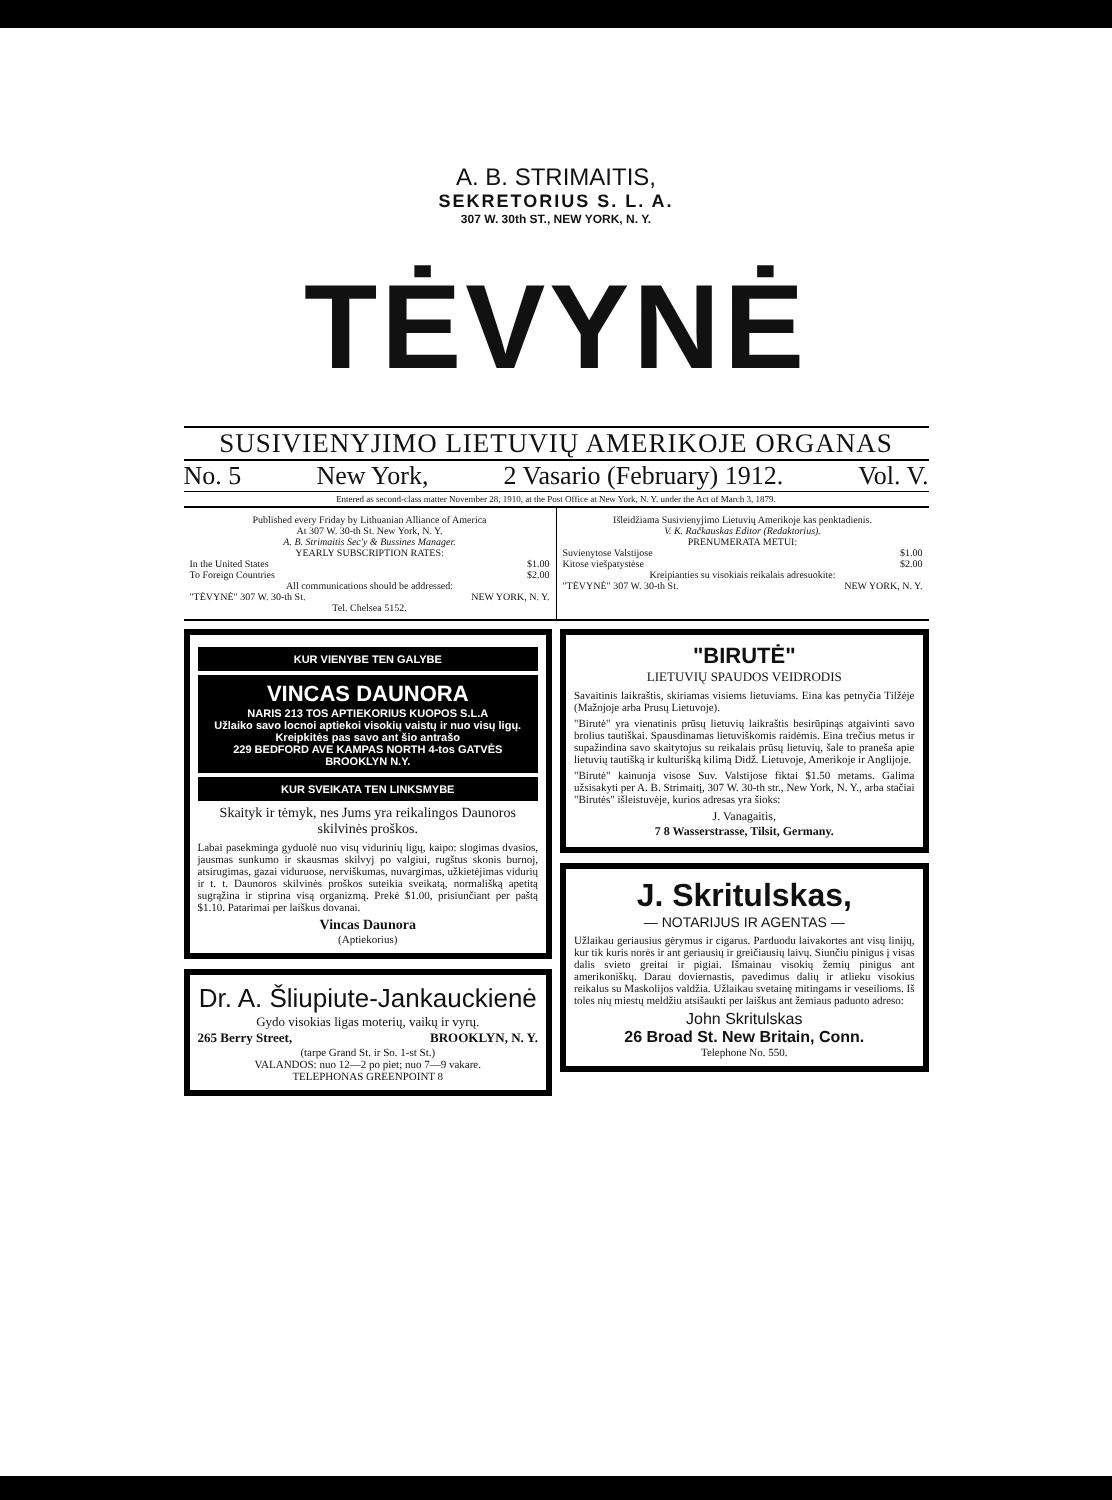A. B. STRIMAITIS,
SEKRETORIUS S. L. A.
307 W. 30th ST., NEW YORK, N. Y.
TĖVYNĖ
SUSIVIENYJIMO LIETUVIŲ AMERIKOJE ORGANAS
No. 5 New York, 2 Vasario (February) 1912. Vol. V.
Entered as second-class matter November 28, 1910, at the Post Office at New York, N. Y. under the Act of March 3, 1879.
Published every Friday by Lithuanian Alliance of America
At 307 W. 30-th St. New York, N. Y.
A. B. Strimaitis Sec'y & Bussines Manager.
YEARLY SUBSCRIPTION RATES:
In the United States $1.00
To Foreign Countries $2.00
All communications should be addressed:
"TĖVYNĖ" 307 W. 30-th St. NEW YORK, N. Y.
Tel. Chelsea 5152.
Išleidžiama Susivienyjimo Lietuvių Amerikoje kas penktadienis.
V. K. Račkauskas Editor (Redaktorius).
PRENUMERATA METUI:
Suvienytose Valstijose $1.00
Kitose viešpatystėse $2.00
Kreipianties su visokiais reikalais adresuokite:
"TĖVYNĖ" 307 W. 30-th St. NEW YORK, N. Y.
KUR VIENYBE TEN GALYBE
VINCAS DAUNORA
NARIS 213 TOS APTIEKORIUS KUOPOS S.L.A
Užlaiko savo locnoi aptiekoi visokių vaistų ir nuo visų ligų. Kreipkitės pas savo ant šio antrašo
229 BEDFORD AVE KAMPAS NORTH 4-tos GATVĖS BROOKLYN N.Y.
KUR SVEIKATA TEN LINKSMYBE
Skaityk ir tėmyk, nes Jums yra reikalingos Daunoros skilvinės proškos.
Labai pasekminga gyduolė nuo visų vidurinių ligų, kaipo: slogimas dvasios, jausmas sunkumo ir skausmas skilvyj po valgiui, rugštus skonis burnoj, atsirugimas, gazai viduruose, nerviškumas, nuvargimas, užkietėjimas vidurių ir t. t. Daunoros skilvinės proškos suteikia sveikatą, normališką apetitą sugrąžina ir stiprina visą organizmą. Prekė $1.00, prisiunčiant per paštą $1.10. Patarimai per laiškus dovanai.
Vincas Daunora
(Aptiekorius)
Dr. A. Šliupiute-Jankauckienė
Gydo visokias ligas moterių, vaikų ir vyrų.
265 Berry Street, BROOKLYN, N. Y.
(tarpe Grand St. ir So. 1-st St.)
VALANDOS: nuo 12—2 po piet; nuo 7—9 vakare.
TELEPHONAS GREENPOINT 8
"BIRUTĖ"
LIETUVIŲ SPAUDOS VEIDRODIS
Savaitinis laikraštis, skiriamas visiems lietuviams. Eina kas petnyčia Tilžėje (Mažojoje arba Prusų Lietuvoje).
"Birutė" yra vienatinis prūsų lietuvių laikraštis besirūpinąs atgaivinti savo brolius tautiškai. Spausdinamas lietuviškomis raidėmis. Eina trečius metus ir supažindina savo skaitytojus su reikalais prūsų lietuvių, šale to praneša apie lietuvių tautišką ir kulturišką kilimą Didž. Lietuvoje, Amerikoje ir Anglijoje.
"Birutė" kainuoja visose Suv. Valstijose fiktai $1.50 metams. Galima užsisakyti per A. B. Strimaitį, 307 W. 30-th str., New York, N. Y., arba stačiai "Birutės" išleistuvėje, kurios adresas yra šioks:
J. Vanagaitis,
7 8 Wasserstrasse, Tilsit, Germany.
J. Skritulskas,
— NOTARIJUS IR AGENTAS —
Užlaikau geriausius gėrymus ir cigarus. Parduodu laivakortes ant visų linijų, kur tik kuris norės ir ant geriausių ir greičiausių laivų. Siunčiu pinigus į visas dalis svieto greitai ir pigiai. Išmainau visokių žemių pinigus ant amerikoniškų. Darau doviernastis, pavedimus dalių ir atlieku visokius reikalus su Maskolijos valdžia. Užlaikau svetainę mitingams ir veseilioms. Iš toles nių miestų meldžiu atsišaukti per laiškus ant žemiaus paduoto adreso:
John Skritulskas
26 Broad St. New Britain, Conn.
Telephone No. 550.